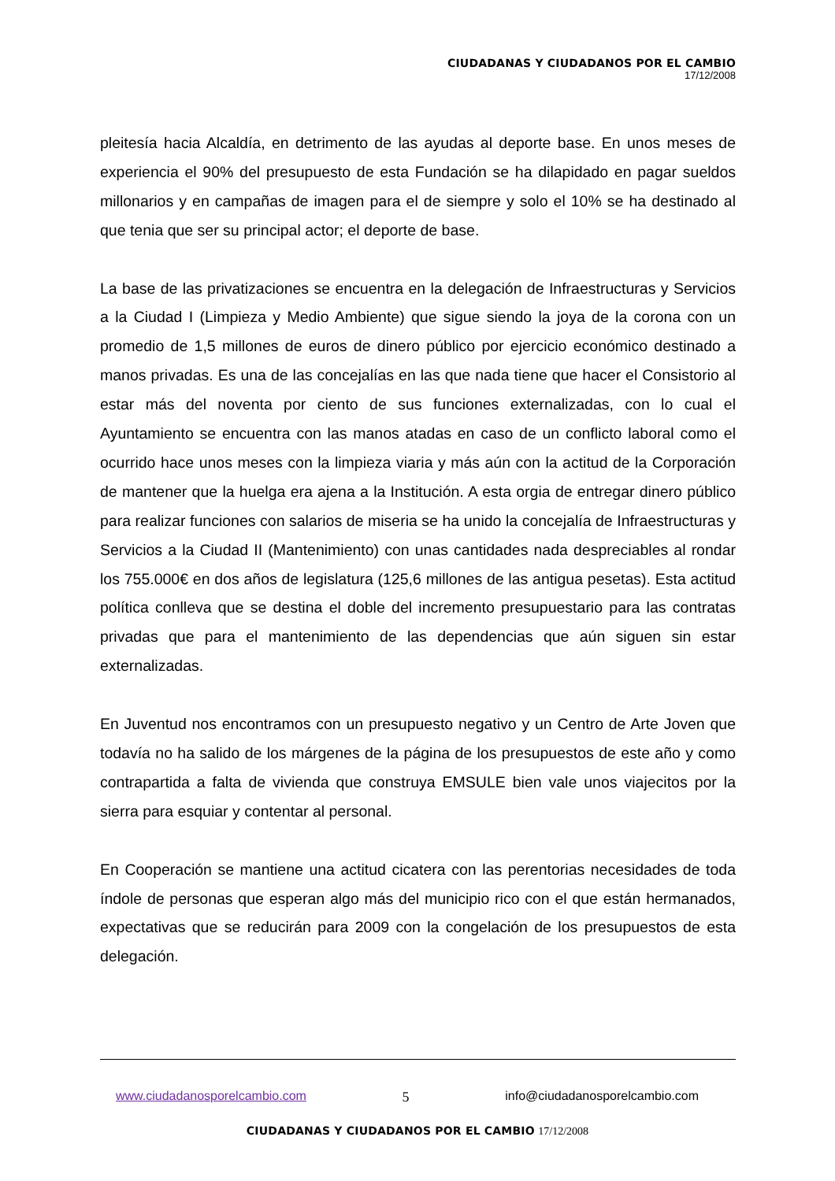CIUDADANAS Y CIUDADANOS POR EL CAMBIO
17/12/2008
pleitesía hacia Alcaldía, en detrimento de las ayudas al deporte base. En unos meses de experiencia el 90% del presupuesto de esta Fundación se ha dilapidado en pagar sueldos millonarios y en campañas de imagen para el de siempre y solo el 10% se ha destinado al que tenia que ser su principal actor; el deporte de base.
La base de las privatizaciones se encuentra en la delegación de Infraestructuras y Servicios a la Ciudad I (Limpieza y Medio Ambiente) que sigue siendo la joya de la corona con un promedio de 1,5 millones de euros de dinero público por ejercicio económico destinado a manos privadas. Es una de las concejalías en las que nada tiene que hacer el Consistorio al estar más del noventa por ciento de sus funciones externalizadas, con lo cual el Ayuntamiento se encuentra con las manos atadas en caso de un conflicto laboral como el ocurrido hace unos meses con la limpieza viaria y más aún con la actitud de la Corporación de mantener que la huelga era ajena a la Institución. A esta orgia de entregar dinero público para realizar funciones con salarios de miseria se ha unido la concejalía de Infraestructuras y Servicios a la Ciudad II (Mantenimiento) con unas cantidades nada despreciables al rondar los 755.000€ en dos años de legislatura (125,6 millones de las antigua pesetas). Esta actitud política conlleva que se destina el doble del incremento presupuestario para las contratas privadas que para el mantenimiento de las dependencias que aún siguen sin estar externalizadas.
En Juventud nos encontramos con un presupuesto negativo y un Centro de Arte Joven que todavía no ha salido de los márgenes de la página de los presupuestos de este año y como contrapartida a falta de vivienda que construya EMSULE bien vale unos viajecitos por la sierra para esquiar y contentar al personal.
En Cooperación se mantiene una actitud cicatera con las perentorias necesidades de toda índole de personas que esperan algo más del municipio rico con el que están hermanados, expectativas que se reducirán para 2009 con la congelación de los presupuestos de esta delegación.
www.ciudadanosporelcambio.com 5 info@ciudadanosporelcambio.com
CIUDADANAS Y CIUDADANOS POR EL CAMBIO 17/12/2008